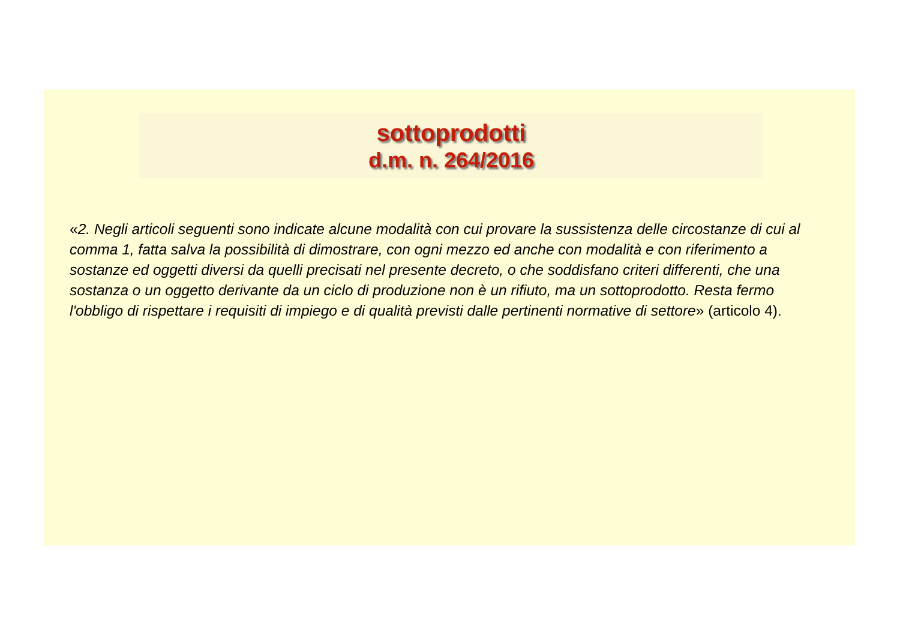sottoprodotti
d.m. n. 264/2016
«2. Negli articoli seguenti sono indicate alcune modalità con cui provare la sussistenza delle circostanze di cui al comma 1, fatta salva la possibilità di dimostrare, con ogni mezzo ed anche con modalità e con riferimento a sostanze ed oggetti diversi da quelli precisati nel presente decreto, o che soddisfano criteri differenti, che una sostanza o un oggetto derivante da un ciclo di produzione non è un rifiuto, ma un sottoprodotto. Resta fermo l'obbligo di rispettare i requisiti di impiego e di qualità previsti dalle pertinenti normative di settore» (articolo 4).